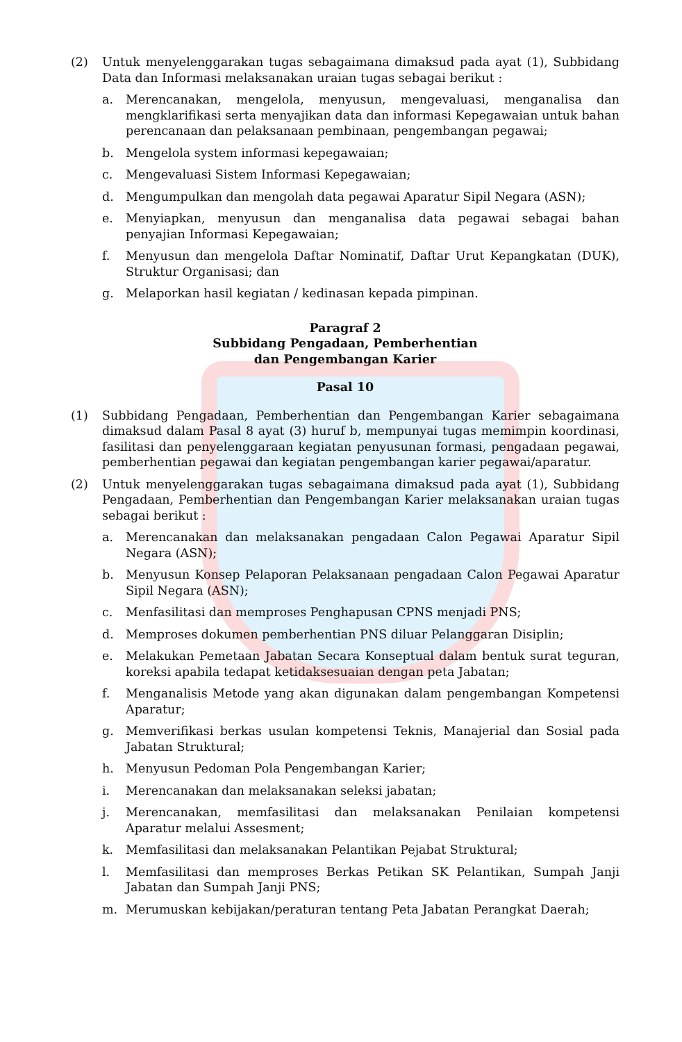(2) Untuk menyelenggarakan tugas sebagaimana dimaksud pada ayat (1), Subbidang Data dan Informasi melaksanakan uraian tugas sebagai berikut :
a. Merencanakan, mengelola, menyusun, mengevaluasi, menganalisa dan mengklarifikasi serta menyajikan data dan informasi Kepegawaian untuk bahan perencanaan dan pelaksanaan pembinaan, pengembangan pegawai;
b. Mengelola system informasi kepegawaian;
c. Mengevaluasi Sistem Informasi Kepegawaian;
d. Mengumpulkan dan mengolah data pegawai Aparatur Sipil Negara (ASN);
e. Menyiapkan, menyusun dan menganalisa data pegawai sebagai bahan penyajian Informasi Kepegawaian;
f. Menyusun dan mengelola Daftar Nominatif, Daftar Urut Kepangkatan (DUK), Struktur Organisasi; dan
g. Melaporkan hasil kegiatan / kedinasan kepada pimpinan.
Paragraf 2
Subbidang Pengadaan, Pemberhentian
dan Pengembangan Karier
Pasal 10
(1) Subbidang Pengadaan, Pemberhentian dan Pengembangan Karier sebagaimana dimaksud dalam Pasal 8 ayat (3) huruf b, mempunyai tugas memimpin koordinasi, fasilitasi dan penyelenggaraan kegiatan penyusunan formasi, pengadaan pegawai, pemberhentian pegawai dan kegiatan pengembangan karier pegawai/aparatur.
(2) Untuk menyelenggarakan tugas sebagaimana dimaksud pada ayat (1), Subbidang Pengadaan, Pemberhentian dan Pengembangan Karier melaksanakan uraian tugas sebagai berikut :
a. Merencanakan dan melaksanakan pengadaan Calon Pegawai Aparatur Sipil Negara (ASN);
b. Menyusun Konsep Pelaporan Pelaksanaan pengadaan Calon Pegawai Aparatur Sipil Negara (ASN);
c. Menfasilitasi dan memproses Penghapusan CPNS menjadi PNS;
d. Memproses dokumen pemberhentian PNS diluar Pelanggaran Disiplin;
e. Melakukan Pemetaan Jabatan Secara Konseptual dalam bentuk surat teguran, koreksi apabila tedapat ketidaksesuaian dengan peta Jabatan;
f. Menganalisis Metode yang akan digunakan dalam pengembangan Kompetensi Aparatur;
g. Memverifikasi berkas usulan kompetensi Teknis, Manajerial dan Sosial pada Jabatan Struktural;
h. Menyusun Pedoman Pola Pengembangan Karier;
i. Merencanakan dan melaksanakan seleksi jabatan;
j. Merencanakan, memfasilitasi dan melaksanakan Penilaian kompetensi Aparatur melalui Assesment;
k. Memfasilitasi dan melaksanakan Pelantikan Pejabat Struktural;
l. Memfasilitasi dan memproses Berkas Petikan SK Pelantikan, Sumpah Janji Jabatan dan Sumpah Janji PNS;
m. Merumuskan kebijakan/peraturan tentang Peta Jabatan Perangkat Daerah;